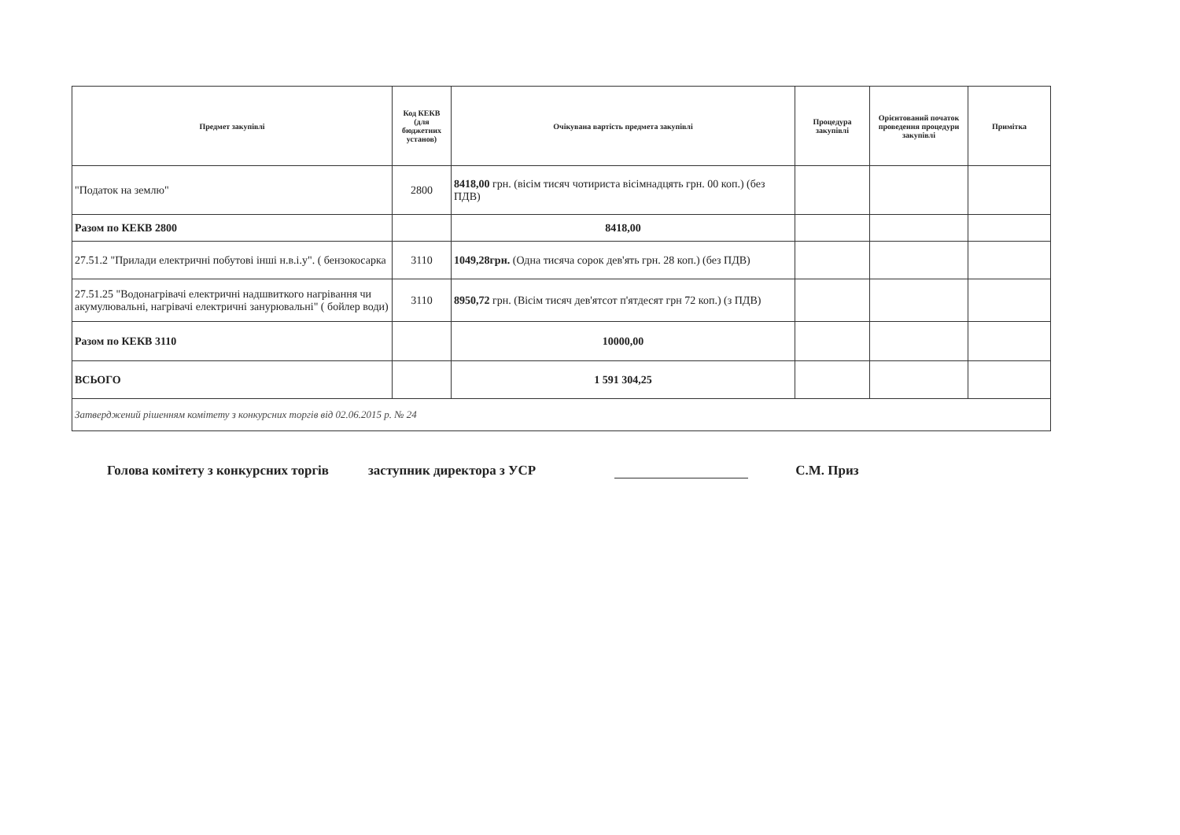| Предмет закупівлі | Код КЕКВ (для бюджетних установ) | Очікувана вартість предмета закупівлі | Процедура закупівлі | Орієнтований початок проведення процедури закупівлі | Примітка |
| --- | --- | --- | --- | --- | --- |
| "Податок на землю" | 2800 | 8418,00 грн. (вісім тисяч чотириста вісімнадцять грн. 00 коп.) (без ПДВ) | | | |
| Разом по КЕКВ 2800 | | 8418,00 | | | |
| 27.51.2 "Прилади електричні побутові інші н.в.і.у". ( бензокосарка | 3110 | 1049,28грн. (Одна тисяча сорок дев'ять грн. 28 коп.) (без ПДВ) | | | |
| 27.51.25 "Водонагрівачі електричні надшвиткого нагрівання чи акумулювальні, нагрівачі електричні занурювальні" ( бойлер води) | 3110 | 8950,72 грн. (Вісім тисяч дев'ятсот п'ятдесят грн 72 коп.) (з ПДВ) | | | |
| Разом по КЕКВ 3110 | | 10000,00 | | | |
| ВСЬОГО | | 1 591 304,25 | | | |
| Затверджений рішенням комітету з конкурсних торгів від 02.06.2015 р. № 24 | | | | | |
Голова комітету з конкурсних торгів заступник директора з УСР С.М. Приз